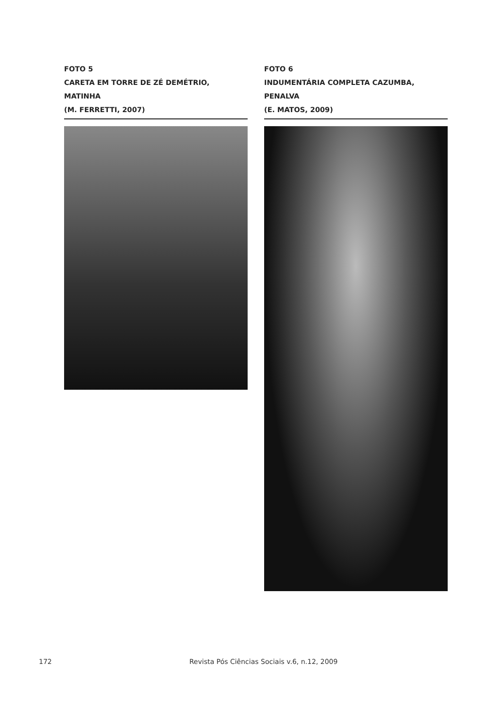FOTO 5
CARETA EM TORRE DE ZÉ DEMÉTRIO, MATINHA
(M. FERRETTI, 2007)
FOTO 6
INDUMENTÁRIA COMPLETA CAZUMBA, PENALVA
(E. MATOS, 2009)
172 Revista Pós Ciências Sociais v.6, n.12, 2009